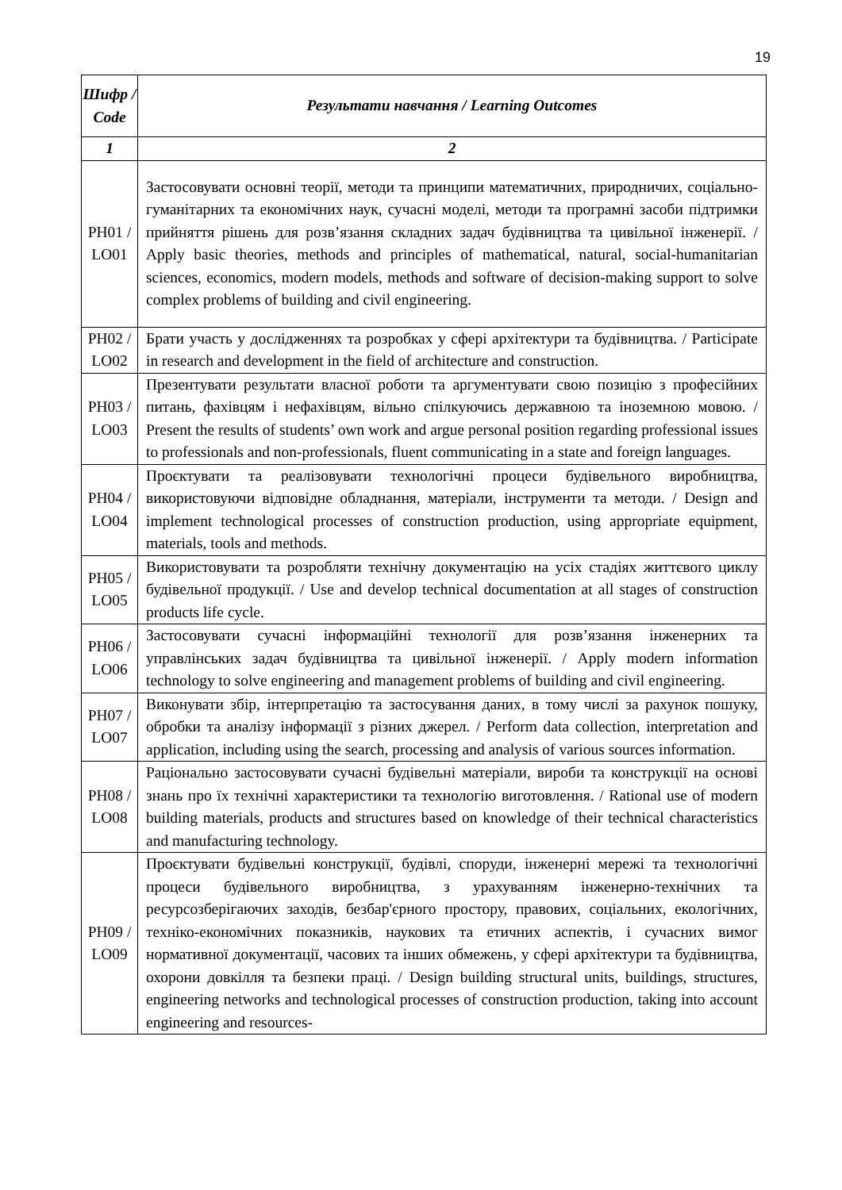19
| Шифр / Code | Результати навчання / Learning Outcomes |
| --- | --- |
| 1 | 2 |
| РН01 / LO01 | Застосовувати основні теорії, методи та принципи математичних, природничих, соціально-гуманітарних та економічних наук, сучасні моделі, методи та програмні засоби підтримки прийняття рішень для розв’язання складних задач будівництва та цивільної інженерії. / Apply basic theories, methods and principles of mathematical, natural, social-humanitarian sciences, economics, modern models, methods and software of decision-making support to solve complex problems of building and civil engineering. |
| РН02 / LO02 | Брати участь у дослідженнях та розробках у сфері архітектури та будівництва. / Participate in research and development in the field of architecture and construction. |
| РН03 / LO03 | Презентувати результати власної роботи та аргументувати свою позицію з професійних питань, фахівцям і нефахівцям, вільно спілкуючись державною та іноземною мовою. / Present the results of students’ own work and argue personal position regarding professional issues to professionals and non-professionals, fluent communicating in a state and foreign languages. |
| РН04 / LO04 | Проєктувати та реалізовувати технологічні процеси будівельного виробництва, використовуючи відповідне обладнання, матеріали, інструменти та методи. / Design and implement technological processes of construction production, using appropriate equipment, materials, tools and methods. |
| РН05 / LO05 | Використовувати та розробляти технічну документацію на усіх стадіях життєвого циклу будівельної продукції. / Use and develop technical documentation at all stages of construction products life cycle. |
| РН06 / LO06 | Застосовувати сучасні інформаційні технології для розв’язання інженерних та управлінських задач будівництва та цивільної інженерії. / Apply modern information technology to solve engineering and management problems of building and civil engineering. |
| РН07 / LO07 | Виконувати збір, інтерпретацію та застосування даних, в тому числі за рахунок пошуку, обробки та аналізу інформації з різних джерел. / Perform data collection, interpretation and application, including using the search, processing and analysis of various sources information. |
| РН08 / LO08 | Раціонально застосовувати сучасні будівельні матеріали, вироби та конструкції на основі знань про їх технічні характеристики та технологію виготовлення. / Rational use of modern building materials, products and structures based on knowledge of their technical characteristics and manufacturing technology. |
| РН09 / LO09 | Проєктувати будівельні конструкції, будівлі, споруди, інженерні мережі та технологічні процеси будівельного виробництва, з урахуванням інженерно-технічних та ресурсозберігаючих заходів, безбар'єрного простору, правових, соціальних, екологічних, техніко-економічних показників, наукових та етичних аспектів, і сучасних вимог нормативної документації, часових та інших обмежень, у сфері архітектури та будівництва, охорони довкілля та безпеки праці. / Design building structural units, buildings, structures, engineering networks and technological processes of construction production, taking into account engineering and resources- |